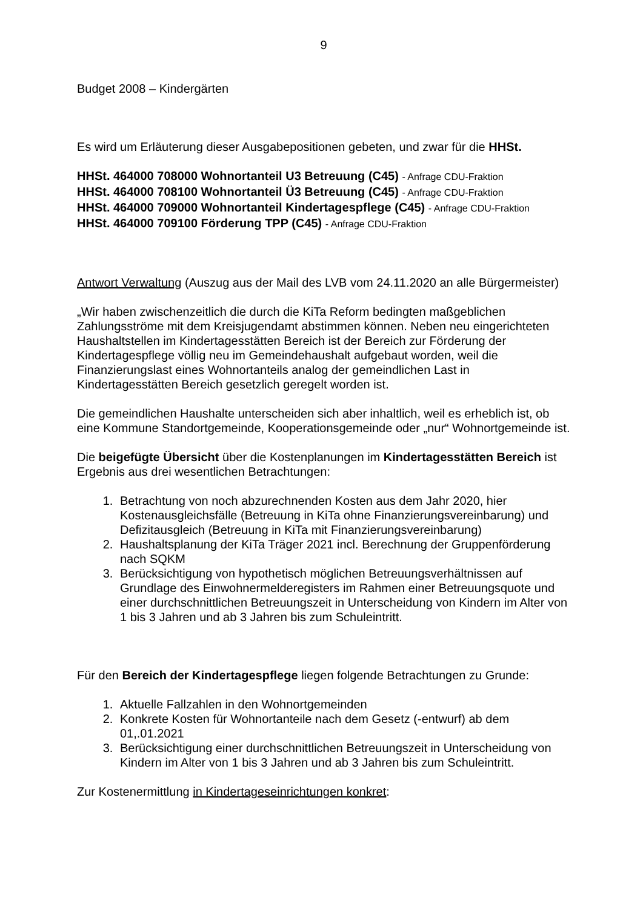9
Budget 2008 – Kindergärten
Es wird um Erläuterung dieser Ausgabepositionen gebeten, und zwar für die HHSt.
HHSt. 464000 708000 Wohnortanteil U3 Betreuung (C45) - Anfrage CDU-Fraktion
HHSt. 464000 708100 Wohnortanteil Ü3 Betreuung (C45) - Anfrage CDU-Fraktion
HHSt. 464000 709000 Wohnortanteil Kindertagespflege (C45) - Anfrage CDU-Fraktion
HHSt. 464000 709100 Förderung TPP (C45) - Anfrage CDU-Fraktion
Antwort Verwaltung (Auszug aus der Mail des LVB vom 24.11.2020 an alle Bürgermeister)
„Wir haben zwischenzeitlich die durch die KiTa Reform bedingten maßgeblichen Zahlungsströme mit dem Kreisjugendamt abstimmen können. Neben neu eingerichteten Haushaltstellen im Kindertagesstätten Bereich ist der Bereich zur Förderung der Kindertagespflege völlig neu im Gemeindehaushalt aufgebaut worden, weil die Finanzierungslast eines Wohnortanteils analog der gemeindlichen Last in Kindertagesstätten Bereich gesetzlich geregelt worden ist.
Die gemeindlichen Haushalte unterscheiden sich aber inhaltlich, weil es erheblich ist, ob eine Kommune Standortgemeinde, Kooperationsgemeinde oder „nur“ Wohnortgemeinde ist.
Die beigefügte Übersicht über die Kostenplanungen im Kindertagesstätten Bereich ist Ergebnis aus drei wesentlichen Betrachtungen:
1. Betrachtung von noch abzurechnenden Kosten aus dem Jahr 2020, hier Kostenausgleichsfälle (Betreuung in KiTa ohne Finanzierungsvereinbarung) und Defizitausgleich (Betreuung in KiTa mit Finanzierungsvereinbarung)
2. Haushaltsplanung der KiTa Träger 2021 incl. Berechnung der Gruppenförderung nach SQKM
3. Berücksichtigung von hypothetisch möglichen Betreuungsverhältnissen auf Grundlage des Einwohnermelderegisters im Rahmen einer Betreuungsquote und einer durchschnittlichen Betreuungszeit in Unterscheidung von Kindern im Alter von 1 bis 3 Jahren und ab 3 Jahren bis zum Schuleintritt.
Für den Bereich der Kindertagespflege liegen folgende Betrachtungen zu Grunde:
1. Aktuelle Fallzahlen in den Wohnortgemeinden
2. Konkrete Kosten für Wohnortanteile nach dem Gesetz (-entwurf) ab dem 01,.01.2021
3. Berücksichtigung einer durchschnittlichen Betreuungszeit in Unterscheidung von Kindern im Alter von 1 bis 3 Jahren und ab 3 Jahren bis zum Schuleintritt.
Zur Kostenermittlung in Kindertageseinrichtungen konkret: